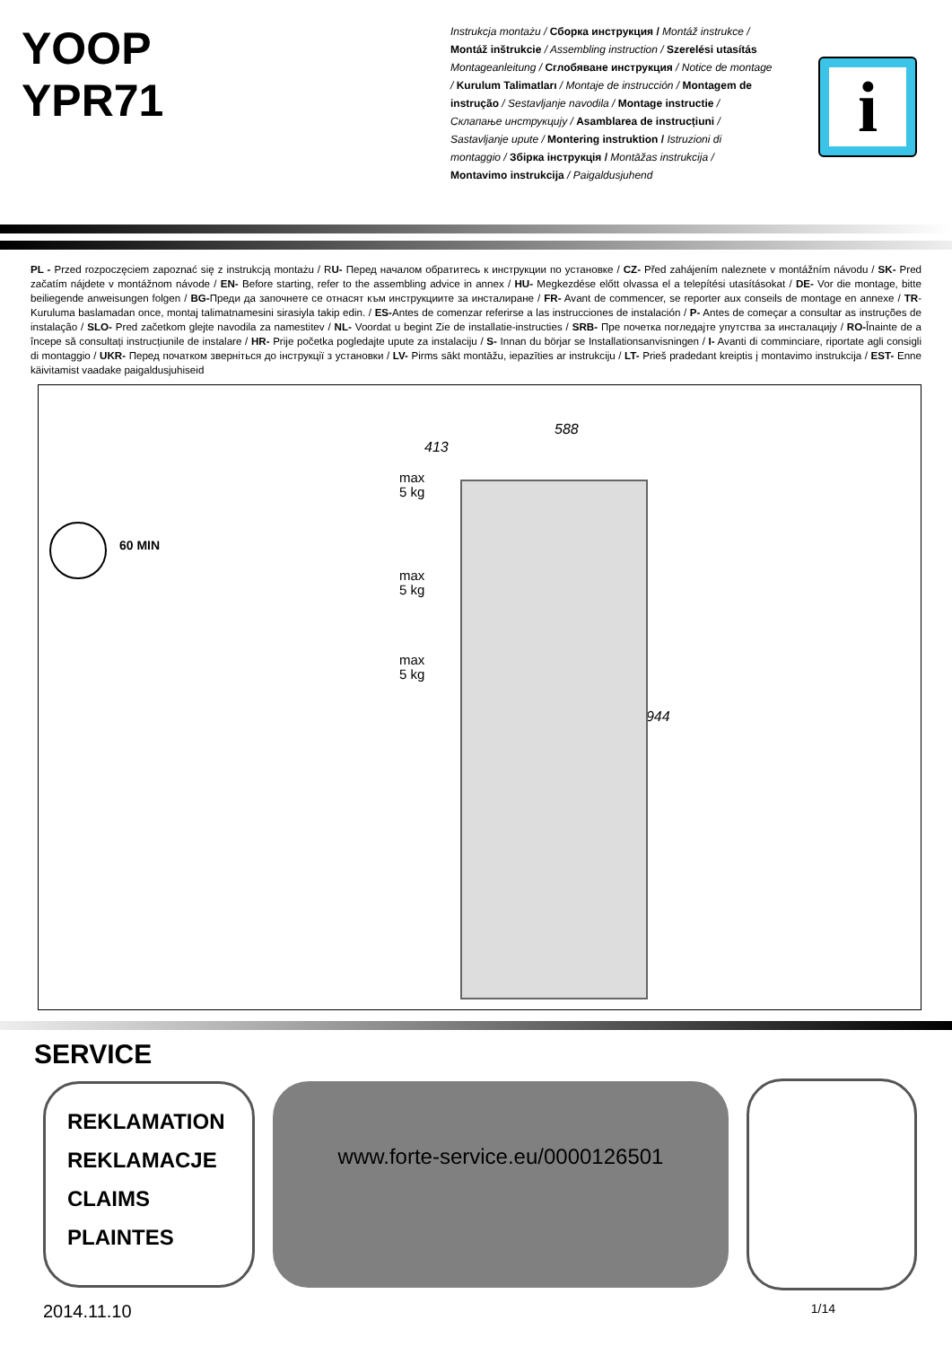YOOP
YPR71
Instrukcja montażu / Сборка инструкция / Montáž instrukce / Montáž inštrukcie / Assembling instruction / Szerelési utasítás Montageanleitung / Сглобяване инструкция / Notice de montage / Kurulum Talimatları / Montaje de instrucción / Montagem de instrução / Sestavljanje navodila / Montage instructie / Склапање инструкцију / Asamblarea de instrucțiuni / Sastavljanje upute / Montering instruktion / Istruzioni di montaggio / Збірка інструкція / Montāžas instrukcija / Montavimo instrukcija / Paigaldusjuhend
i
PL - Przed rozpoczęciem zapoznać się z instrukcją montażu / RU- Перед началом обратитесь к инструкции по установке / CZ- Před zahájením naleznete v montážním návodu / SK- Pred začatím nájdete v montážnom návode / EN- Before starting, refer to the assembling advice in annex / HU- Megkezdése előtt olvassa el a telepítési utasításokat / DE- Vor die montage, bitte beiliegende anweisungen folgen / BG-Преди да започнете се отнасят към инструкциите за инсталиране / FR- Avant de commencer, se reporter aux conseils de montage en annexe / TR- Kuruluma baslamadan once, montaj talimatnamesini sirasiyla takip edin. / ES-Antes de comenzar referirse a las instrucciones de instalación / P- Antes de começar a consultar as instruções de instalação / SLO- Pred začetkom glejte navodila za namestitev / NL- Voordat u begint Zie de installatie-instructies / SRB- Пре почетка погледајте упутства за инсталацију / RO-Înainte de a începe să consultați instrucțiunile de instalare / HR- Prije početka pogledajte upute za instalaciju / S- Innan du börjar se Installationsanvisningen / I- Avanti di comminciare, riportate agli consigli di montaggio / UKR- Перед початком зверніться до інструкції з установки / LV- Pirms sākt montāžu, iepazīties ar instrukciju / LT- Prieš pradedant kreiptis į montavimo instrukcija / EST- Enne käivitamist vaadake paigaldusjuhiseid
60 MIN
max
5 kg
max
5 kg
max
5 kg
413
588
1944
SERVICE
REKLAMATION
REKLAMACJE
CLAIMS
PLAINTES
www.forte-service.eu/0000126501
2014.11.10 1/14